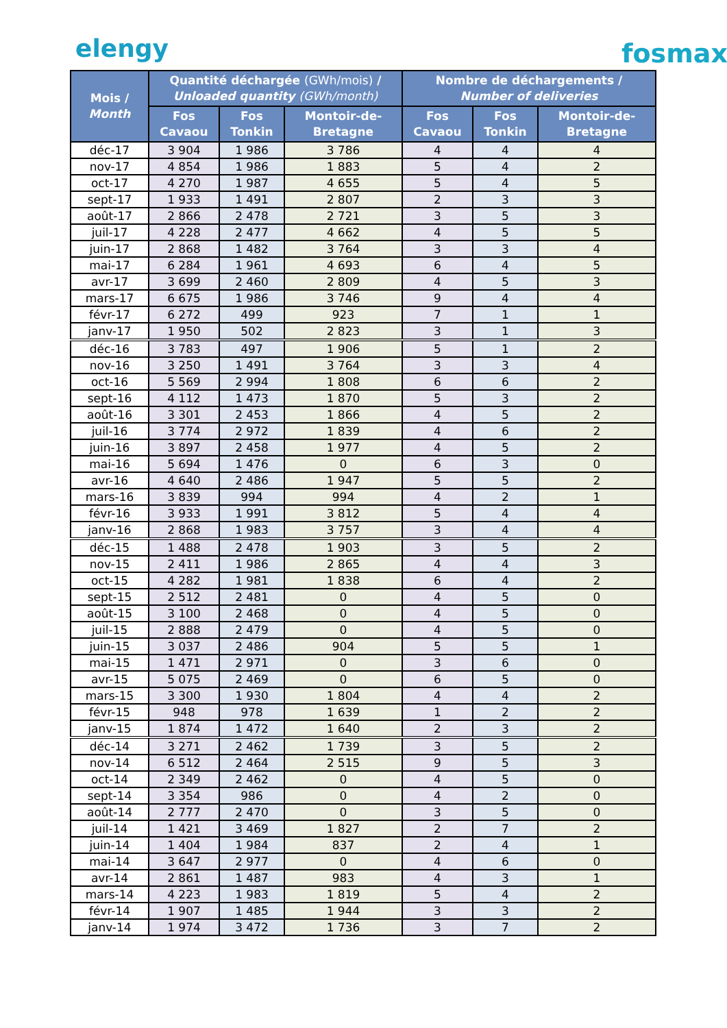elengy fosmax
| Mois / Month | Quantité déchargée (GWh/mois) / Unloaded quantity (GWh/month) | | | Nombre de déchargements / Number of deliveries | | |
| --- | --- | --- | --- | --- | --- | --- |
| | Fos Cavaou | Fos Tonkin | Montoir-de-Bretagne | Fos Cavaou | Fos Tonkin | Montoir-de-Bretagne |
| déc-17 | 3 904 | 1 986 | 3 786 | 4 | 4 | 4 |
| nov-17 | 4 854 | 1 986 | 1 883 | 5 | 4 | 2 |
| oct-17 | 4 270 | 1 987 | 4 655 | 5 | 4 | 5 |
| sept-17 | 1 933 | 1 491 | 2 807 | 2 | 3 | 3 |
| août-17 | 2 866 | 2 478 | 2 721 | 3 | 5 | 3 |
| juil-17 | 4 228 | 2 477 | 4 662 | 4 | 5 | 5 |
| juin-17 | 2 868 | 1 482 | 3 764 | 3 | 3 | 4 |
| mai-17 | 6 284 | 1 961 | 4 693 | 6 | 4 | 5 |
| avr-17 | 3 699 | 2 460 | 2 809 | 4 | 5 | 3 |
| mars-17 | 6 675 | 1 986 | 3 746 | 9 | 4 | 4 |
| févr-17 | 6 272 | 499 | 923 | 7 | 1 | 1 |
| janv-17 | 1 950 | 502 | 2 823 | 3 | 1 | 3 |
| déc-16 | 3 783 | 497 | 1 906 | 5 | 1 | 2 |
| nov-16 | 3 250 | 1 491 | 3 764 | 3 | 3 | 4 |
| oct-16 | 5 569 | 2 994 | 1 808 | 6 | 6 | 2 |
| sept-16 | 4 112 | 1 473 | 1 870 | 5 | 3 | 2 |
| août-16 | 3 301 | 2 453 | 1 866 | 4 | 5 | 2 |
| juil-16 | 3 774 | 2 972 | 1 839 | 4 | 6 | 2 |
| juin-16 | 3 897 | 2 458 | 1 977 | 4 | 5 | 2 |
| mai-16 | 5 694 | 1 476 | 0 | 6 | 3 | 0 |
| avr-16 | 4 640 | 2 486 | 1 947 | 5 | 5 | 2 |
| mars-16 | 3 839 | 994 | 994 | 4 | 2 | 1 |
| févr-16 | 3 933 | 1 991 | 3 812 | 5 | 4 | 4 |
| janv-16 | 2 868 | 1 983 | 3 757 | 3 | 4 | 4 |
| déc-15 | 1 488 | 2 478 | 1 903 | 3 | 5 | 2 |
| nov-15 | 2 411 | 1 986 | 2 865 | 4 | 4 | 3 |
| oct-15 | 4 282 | 1 981 | 1 838 | 6 | 4 | 2 |
| sept-15 | 2 512 | 2 481 | 0 | 4 | 5 | 0 |
| août-15 | 3 100 | 2 468 | 0 | 4 | 5 | 0 |
| juil-15 | 2 888 | 2 479 | 0 | 4 | 5 | 0 |
| juin-15 | 3 037 | 2 486 | 904 | 5 | 5 | 1 |
| mai-15 | 1 471 | 2 971 | 0 | 3 | 6 | 0 |
| avr-15 | 5 075 | 2 469 | 0 | 6 | 5 | 0 |
| mars-15 | 3 300 | 1 930 | 1 804 | 4 | 4 | 2 |
| févr-15 | 948 | 978 | 1 639 | 1 | 2 | 2 |
| janv-15 | 1 874 | 1 472 | 1 640 | 2 | 3 | 2 |
| déc-14 | 3 271 | 2 462 | 1 739 | 3 | 5 | 2 |
| nov-14 | 6 512 | 2 464 | 2 515 | 9 | 5 | 3 |
| oct-14 | 2 349 | 2 462 | 0 | 4 | 5 | 0 |
| sept-14 | 3 354 | 986 | 0 | 4 | 2 | 0 |
| août-14 | 2 777 | 2 470 | 0 | 3 | 5 | 0 |
| juil-14 | 1 421 | 3 469 | 1 827 | 2 | 7 | 2 |
| juin-14 | 1 404 | 1 984 | 837 | 2 | 4 | 1 |
| mai-14 | 3 647 | 2 977 | 0 | 4 | 6 | 0 |
| avr-14 | 2 861 | 1 487 | 983 | 4 | 3 | 1 |
| mars-14 | 4 223 | 1 983 | 1 819 | 5 | 4 | 2 |
| févr-14 | 1 907 | 1 485 | 1 944 | 3 | 3 | 2 |
| janv-14 | 1 974 | 3 472 | 1 736 | 3 | 7 | 2 |